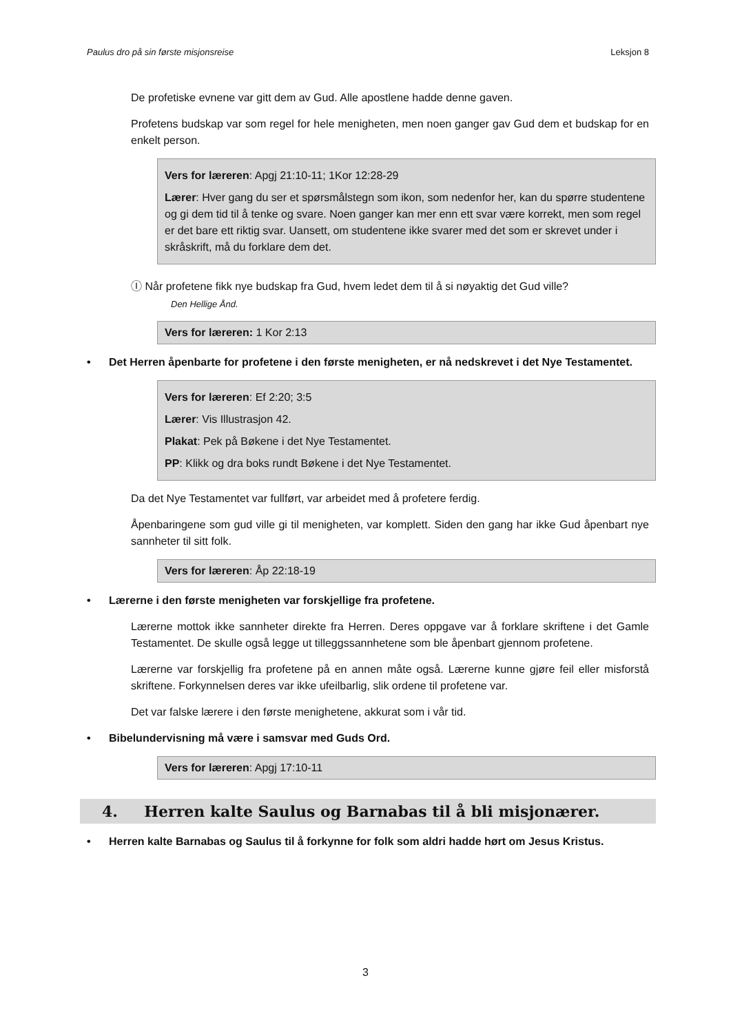Paulus dro på sin første misjonsreise Leksjon 8
De profetiske evnene var gitt dem av Gud. Alle apostlene hadde denne gaven.
Profetens budskap var som regel for hele menigheten, men noen ganger gav Gud dem et budskap for en enkelt person.
Vers for læreren: Apgj 21:10-11; 1Kor 12:28-29
Lærer: Hver gang du ser et spørsmålstegn som ikon, som nedenfor her, kan du spørre studentene og gi dem tid til å tenke og svare. Noen ganger kan mer enn ett svar være korrekt, men som regel er det bare ett riktig svar. Uansett, om studentene ikke svarer med det som er skrevet under i skråskrift, må du forklare dem det.
Ⓘ Når profetene fikk nye budskap fra Gud, hvem ledet dem til å si nøyaktig det Gud ville?
Den Hellige Ånd.
Vers for læreren: 1 Kor 2:13
• Det Herren åpenbarte for profetene i den første menigheten, er nå nedskrevet i det Nye Testamentet.
Vers for læreren: Ef 2:20; 3:5
Lærer: Vis Illustrasjon 42.
Plakat: Pek på Bøkene i det Nye Testamentet.
PP: Klikk og dra boks rundt Bøkene i det Nye Testamentet.
Da det Nye Testamentet var fullført, var arbeidet med å profetere ferdig.
Åpenbaringene som gud ville gi til menigheten, var komplett. Siden den gang har ikke Gud åpenbart nye sannheter til sitt folk.
Vers for læreren: Åp 22:18-19
• Lærerne i den første menigheten var forskjellige fra profetene.
Lærerne mottok ikke sannheter direkte fra Herren. Deres oppgave var å forklare skriftene i det Gamle Testamentet. De skulle også legge ut tilleggssannhetene som ble åpenbart gjennom profetene.
Lærerne var forskjellig fra profetene på en annen måte også. Lærerne kunne gjøre feil eller misforstå skriftene. Forkynnelsen deres var ikke ufeilbarlig, slik ordene til profetene var.
Det var falske lærere i den første menighetene, akkurat som i vår tid.
• Bibelundervisning må være i samsvar med Guds Ord.
Vers for læreren: Apgj 17:10-11
4. Herren kalte Saulus og Barnabas til å bli misjonærer.
• Herren kalte Barnabas og Saulus til å forkynne for folk som aldri hadde hørt om Jesus Kristus.
3